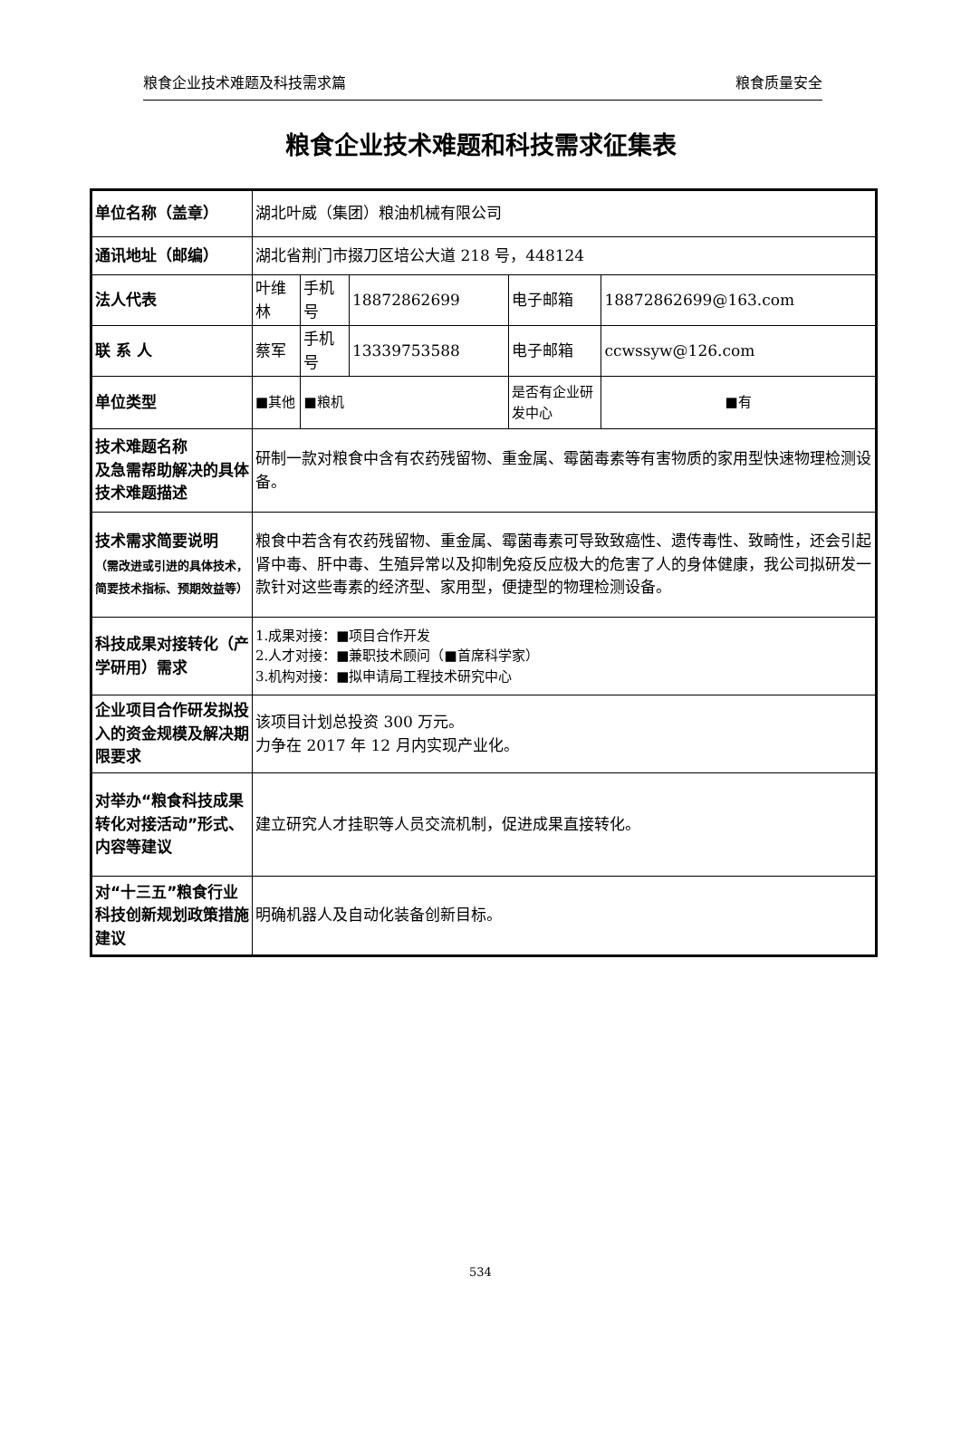粮食企业技术难题及科技需求篇 粮食质量安全
粮食企业技术难题和科技需求征集表
| 单位名称（盖章） | 湖北叶威（集团）粮油机械有限公司 | | | | |
| 通讯地址（邮编） | 湖北省荆门市掇刀区培公大道 218 号，448124 | | | | |
| 法人代表 | 叶维林 | 手机号 | 18872862699 | 电子邮箱 | 18872862699@163.com |
| 联 系 人 | 蔡军 | 手机号 | 13339753588 | 电子邮箱 | ccwssyw@126.com |
| 单位类型 | ■其他 | ■粮机 | | 是否有企业研发中心 | ■有 |
| 技术难题名称 及急需帮助解决的具体技术难题描述 | 研制一款对粮食中含有农药残留物、重金属、霉菌毒素等有害物质的家用型快速物理检测设备。 | | | | |
| 技术需求简要说明 （需改进或引进的具体技术，简要技术指标、预期效益等） | 粮食中若含有农药残留物、重金属、霉菌毒素可导致致癌性、遗传毒性、致畸性，还会引起肾中毒、肝中毒、生殖异常以及抑制免疫反应极大的危害了人的身体健康，我公司拟研发一款针对这些毒素的经济型、家用型，便捷型的物理检测设备。 | | | | |
| 科技成果对接转化（产学研用）需求 | 1.成果对接：■项目合作开发 2.人才对接：■兼职技术顾问（■首席科学家） 3.机构对接：■拟申请局工程技术研究中心 | | | | |
| 企业项目合作研发拟投入的资金规模及解决期限要求 | 该项目计划总投资 300 万元。 力争在 2017 年 12 月内实现产业化。 | | | | |
| 对举办“粮食科技成果转化对接活动”形式、内容等建议 | 建立研究人才挂职等人员交流机制，促进成果直接转化。 | | | | |
| 对“十三五”粮食行业科技创新规划政策措施建议 | 明确机器人及自动化装备创新目标。 | | | | |
534